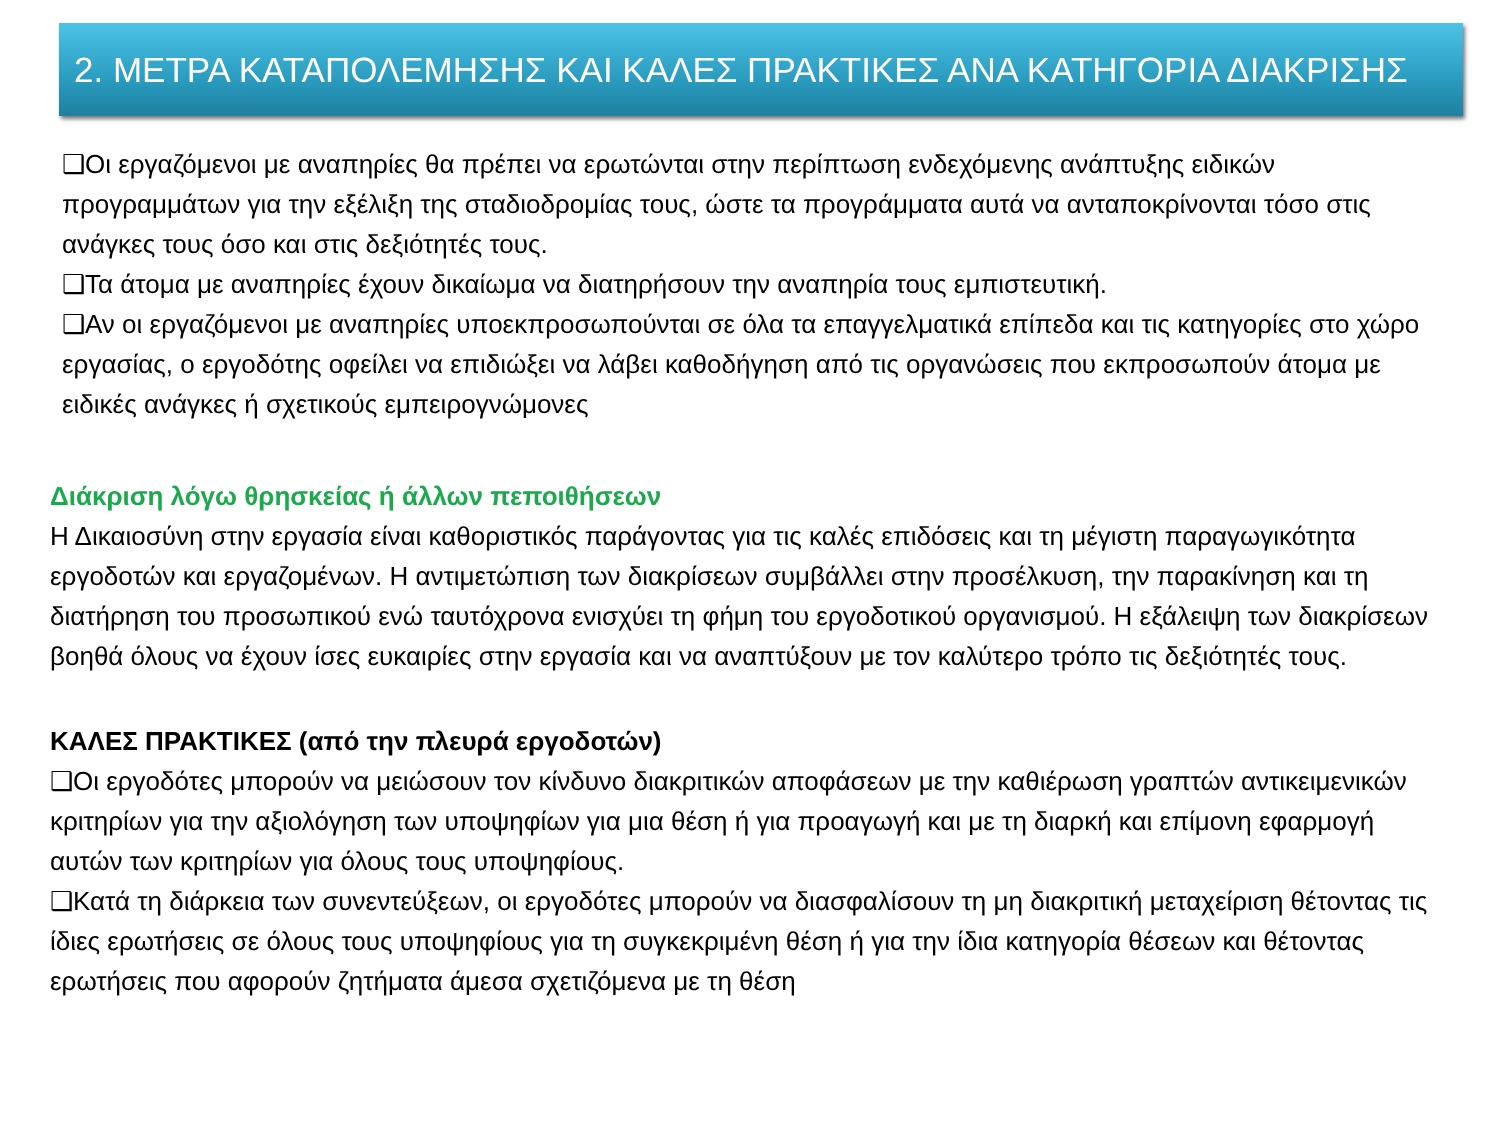2. ΜΕΤΡΑ ΚΑΤΑΠΟΛΕΜΗΣΗΣ ΚΑΙ ΚΑΛΕΣ ΠΡΑΚΤΙΚΕΣ ΑΝΑ ΚΑΤΗΓΟΡΙΑ ΔΙΑΚΡΙΣΗΣ
❑Οι εργαζόμενοι με αναπηρίες θα πρέπει να ερωτώνται στην περίπτωση ενδεχόμενης ανάπτυξης ειδικών προγραμμάτων για την εξέλιξη της σταδιοδρομίας τους, ώστε τα προγράμματα αυτά να ανταποκρίνονται τόσο στις ανάγκες τους όσο και στις δεξιότητές τους.
❑Τα άτομα με αναπηρίες έχουν δικαίωμα να διατηρήσουν την αναπηρία τους εμπιστευτική.
❑Αν οι εργαζόμενοι με αναπηρίες υποεκπροσωπούνται σε όλα τα επαγγελματικά επίπεδα και τις κατηγορίες στο χώρο εργασίας, ο εργοδότης οφείλει να επιδιώξει να λάβει καθοδήγηση από τις οργανώσεις που εκπροσωπούν άτομα με ειδικές ανάγκες ή σχετικούς εμπειρογνώμονες
Διάκριση λόγω θρησκείας ή άλλων πεποιθήσεων
Η Δικαιοσύνη στην εργασία είναι καθοριστικός παράγοντας για τις καλές επιδόσεις και τη μέγιστη παραγωγικότητα εργοδοτών και εργαζομένων. Η αντιμετώπιση των διακρίσεων συμβάλλει στην προσέλκυση, την παρακίνηση και τη διατήρηση του προσωπικού ενώ ταυτόχρονα ενισχύει τη φήμη του εργοδοτικού οργανισμού. Η εξάλειψη των διακρίσεων βοηθά όλους να έχουν ίσες ευκαιρίες στην εργασία και να αναπτύξουν με τον καλύτερο τρόπο τις δεξιότητές τους.
ΚΑΛΕΣ ΠΡΑΚΤΙΚΕΣ (από την πλευρά εργοδοτών)
❑Οι εργοδότες μπορούν να μειώσουν τον κίνδυνο διακριτικών αποφάσεων με την καθιέρωση γραπτών αντικειμενικών κριτηρίων για την αξιολόγηση των υποψηφίων για μια θέση ή για προαγωγή και με τη διαρκή και επίμονη εφαρμογή αυτών των κριτηρίων για όλους τους υποψηφίους.
❑Κατά τη διάρκεια των συνεντεύξεων, οι εργοδότες μπορούν να διασφαλίσουν τη μη διακριτική μεταχείριση θέτοντας τις ίδιες ερωτήσεις σε όλους τους υποψηφίους για τη συγκεκριμένη θέση ή για την ίδια κατηγορία θέσεων και θέτοντας ερωτήσεις που αφορούν ζητήματα άμεσα σχετιζόμενα με τη θέση